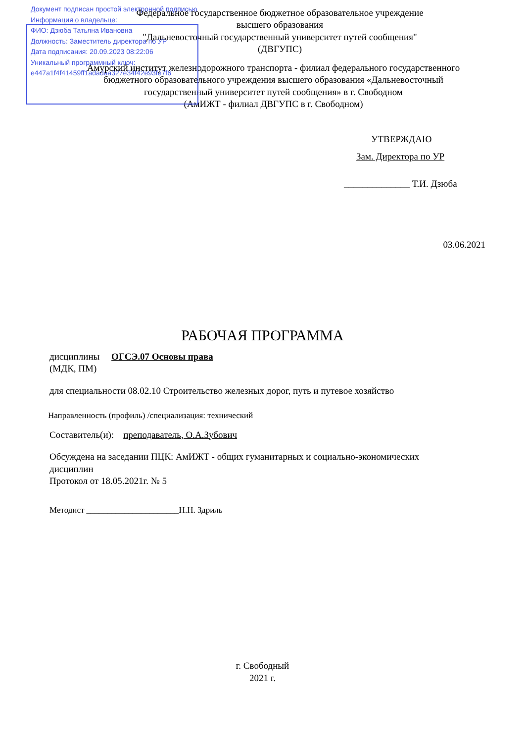Документ подписан простой электронной подписью
Информация о владельце:
ФИО: Дзюба Татьяна Ивановна
Должность: Заместитель директора по УР
Дата подписания: 20.09.2023 08:22:06
Уникальный программный ключ:
e447a1f4f41459ff1adadaa327e34f42e93fe7f6
Федеральное государственное бюджетное образовательное учреждение
высшего образования
"Дальневосточный государственный университет путей сообщения"
(ДВГУПС)
Амурский институт железнодорожного транспорта - филиал федерального государственного
бюджетного образовательного учреждения высшего образования «Дальневосточный
государственный университет путей сообщения» в г. Свободном
(АмИЖТ - филиал ДВГУПС в г. Свободном)
УТВЕРЖДАЮ
Зам. Директора по УР
______________ Т.И. Дзюба
03.06.2021
РАБОЧАЯ ПРОГРАММА
дисциплины ОГСЭ.07 Основы права
(МДК, ПМ)
для специальности 08.02.10 Строительство железных дорог, путь и путевое хозяйство
Направленность (профиль) /специализация: технический
Составитель(и): преподаватель, О.А.Зубович
Обсуждена на заседании ПЦК: АмИЖТ - общих гуманитарных и социально-экономических
дисциплин
Протокол от 18.05.2021г. № 5
Методист ______________________Н.Н. Здриль
г. Свободный
2021 г.